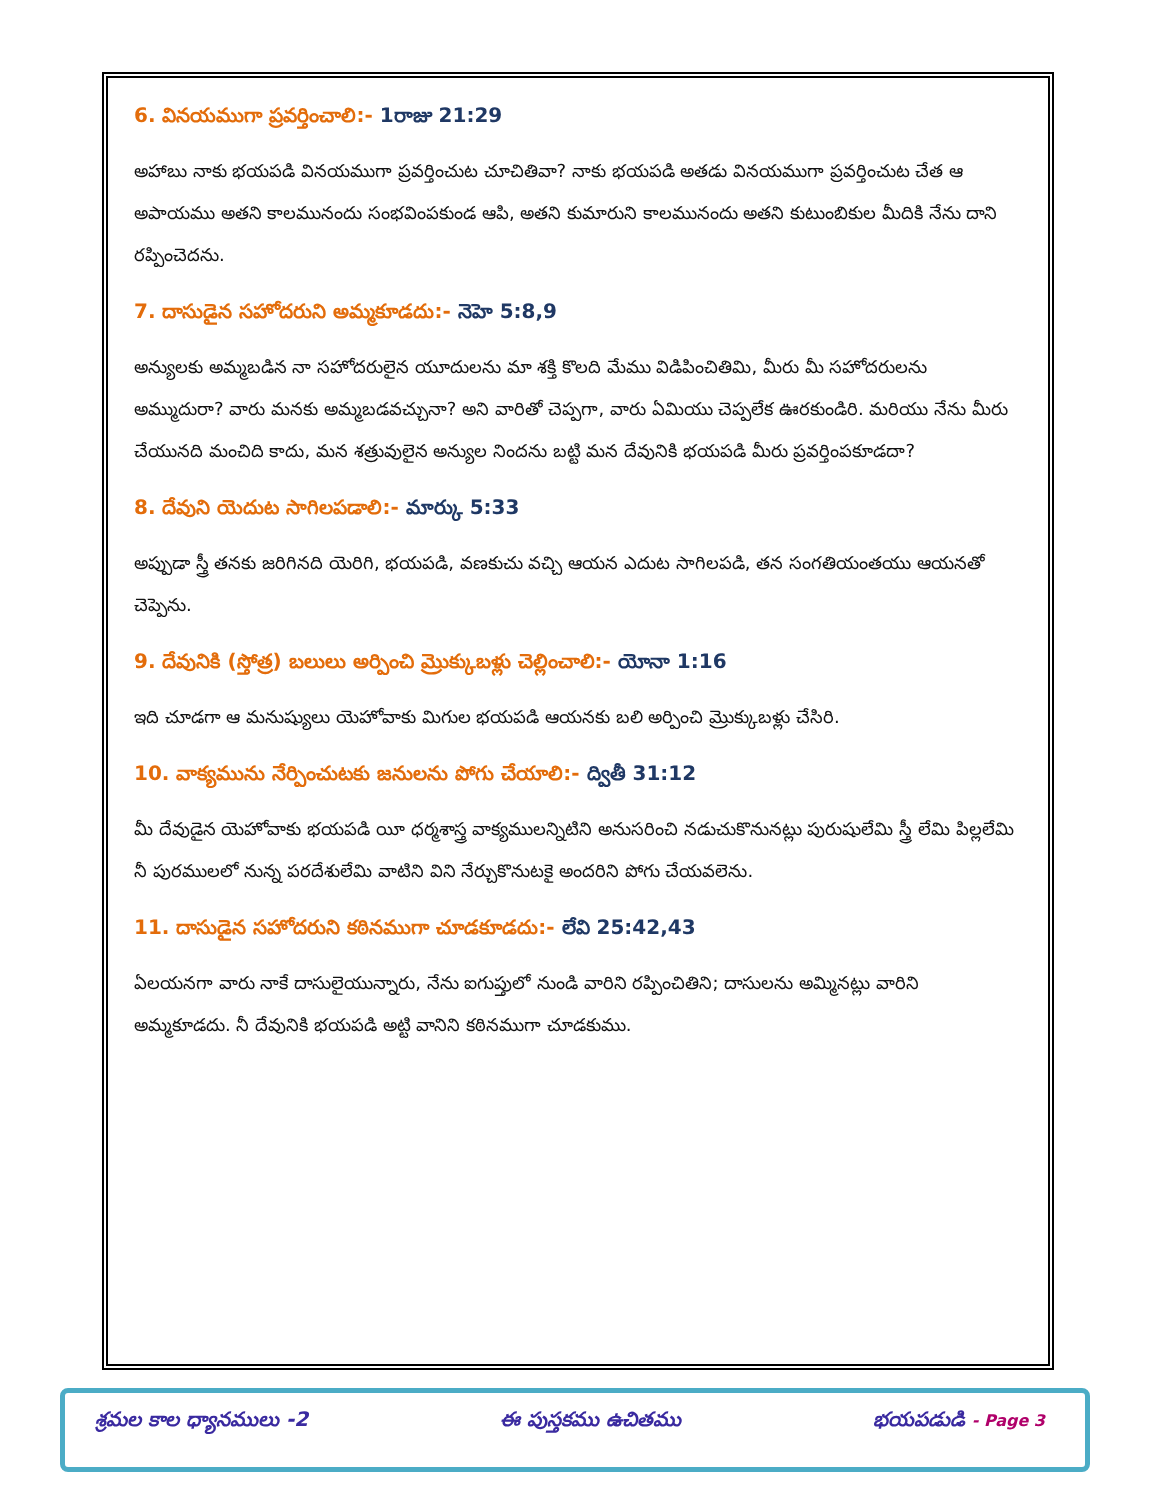6. వినయముగా ప్రవర్తించాలి:- 1రాజు 21:29
అహాబు నాకు భయపడి వినయముగా ప్రవర్తించుట చూచితివా? నాకు భయపడి అతడు వినయముగా ప్రవర్తించుట చేత ఆ అపాయము అతని కాలమునందు సంభవింపకుండ ఆపి, అతని కుమారుని కాలమునందు అతని కుటుంబికుల మీదికి నేను దాని రప్పించెదను.
7. దాసుడైన సహోదరుని అమ్మకూడదు:- నెహె 5:8,9
అన్యులకు అమ్మబడిన నా సహోదరులైన యూదులను మా శక్తి కొలది మేము విడిపించితిమి, మీరు మీ సహోదరులను అమ్ముదురా? వారు మనకు అమ్మబడవచ్చునా? అని వారితో చెప్పగా, వారు ఏమియు చెప్పలేక ఊరకుండిరి. మరియు నేను మీరు చేయునది మంచిది కాదు, మన శత్రువులైన అన్యుల నిందను బట్టి మన దేవునికి భయపడి మీరు ప్రవర్తింపకూడదా?
8. దేవుని యెదుట సాగిలపడాలి:- మార్కు 5:33
అప్పుడా స్త్రీ తనకు జరిగినది యెరిగి, భయపడి, వణకుచు వచ్చి ఆయన ఎదుట సాగిలపడి, తన సంగతియంతయు ఆయనతో చెప్పెను.
9. దేవునికి (స్తోత్ర) బలులు అర్పించి మ్రొక్కుబళ్లు చెల్లించాలి:- యోనా 1:16
ఇది చూడగా ఆ మనుష్యులు యెహోవాకు మిగుల భయపడి ఆయనకు బలి అర్పించి మ్రొక్కుబళ్లు చేసిరి.
10. వాక్యమును నేర్పించుటకు జనులను పోగు చేయాలి:- ద్వితీ 31:12
మీ దేవుడైన యెహోవాకు భయపడి యీ ధర్మశాస్త్ర వాక్యములన్నిటిని అనుసరించి నడుచుకొనునట్లు పురుషులేమి స్త్రీ లేమి పిల్లలేమి నీ పురములలో నున్న పరదేశులేమి వాటిని విని నేర్చుకొనుటకై అందరిని పోగు చేయవలెను.
11. దాసుడైన సహోదరుని కఠినముగా చూడకూడదు:- లేవి 25:42,43
ఏలయనగా వారు నాకే దాసులైయున్నారు, నేను ఐగుప్తులో నుండి వారిని రప్పించితిని; దాసులను అమ్మినట్లు వారిని అమ్మకూడదు. నీ దేవునికి భయపడి అట్టి వానిని కఠినముగా చూడకుము.
శ్రమల కాల ధ్యానములు -2 ఈ పుస్తకము ఉచితము భయపడుడి - Page 3